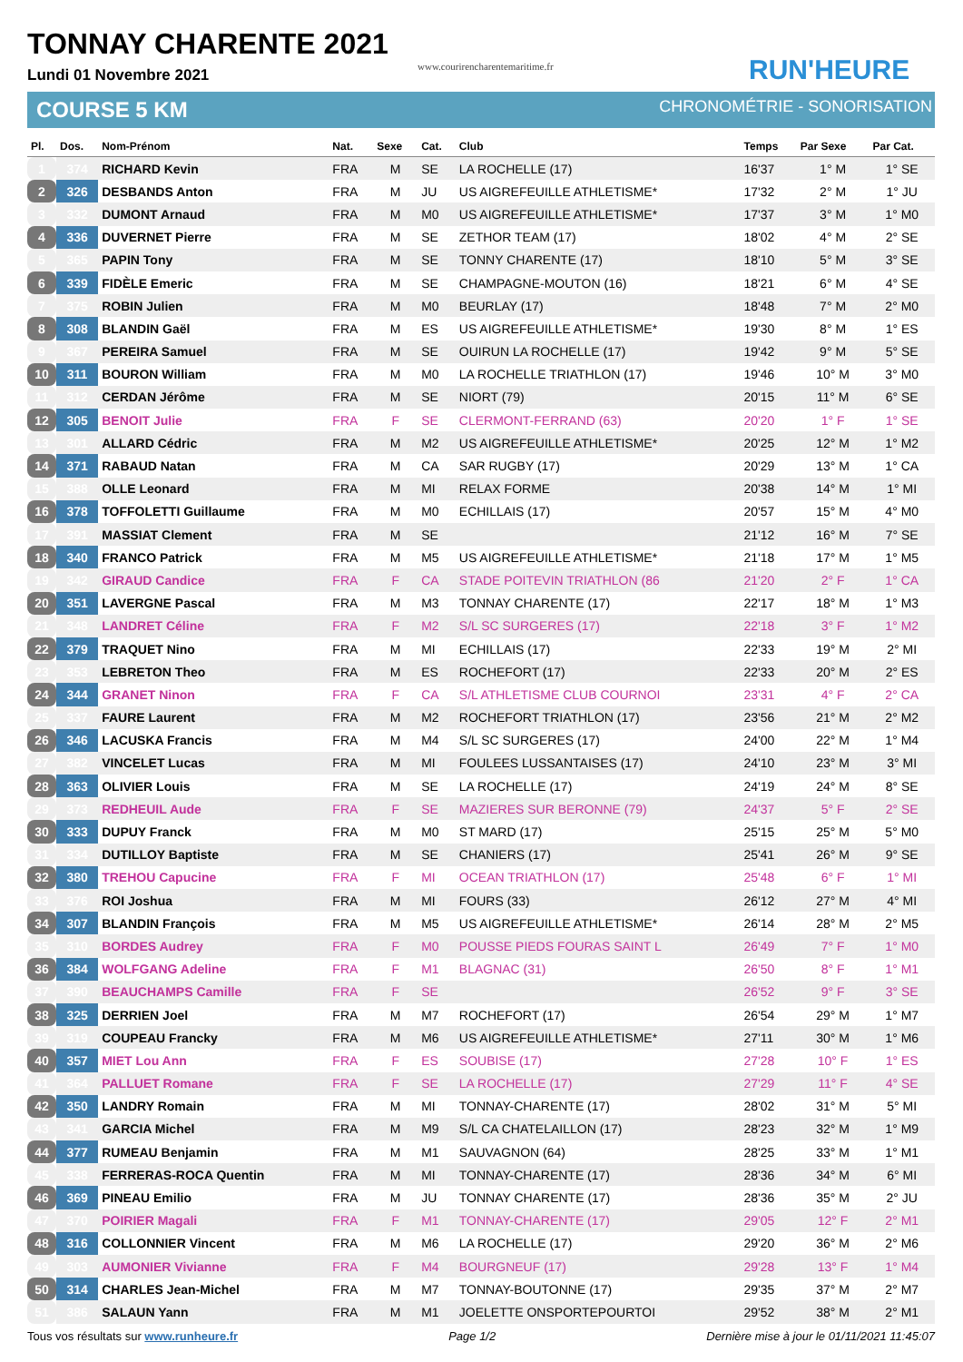TONNAY CHARENTE 2021
Lundi 01 Novembre 2021
www.courirencharentemaritime.fr
RUN'HEURE
COURSE 5 KM CHRONOMÉTRIE - SONORISATION
| Pl. | Dos. | Nom-Prénom | Nat. | Sexe | Cat. | Club | Temps | Par Sexe | Par Cat. |
| --- | --- | --- | --- | --- | --- | --- | --- | --- | --- |
| 1 | 374 | RICHARD Kevin | FRA | M | SE | LA ROCHELLE (17) | 16'37 | 1° M | 1° SE |
| 2 | 326 | DESBANDS Anton | FRA | M | JU | US AIGREFEUILLE ATHLETISME* | 17'32 | 2° M | 1° JU |
| 3 | 332 | DUMONT Arnaud | FRA | M | M0 | US AIGREFEUILLE ATHLETISME* | 17'37 | 3° M | 1° M0 |
| 4 | 336 | DUVERNET Pierre | FRA | M | SE | ZETHOR TEAM (17) | 18'02 | 4° M | 2° SE |
| 5 | 365 | PAPIN Tony | FRA | M | SE | TONNY CHARENTE (17) | 18'10 | 5° M | 3° SE |
| 6 | 339 | FIDÈLE Emeric | FRA | M | SE | CHAMPAGNE-MOUTON (16) | 18'21 | 6° M | 4° SE |
| 7 | 375 | ROBIN Julien | FRA | M | M0 | BEURLAY (17) | 18'48 | 7° M | 2° M0 |
| 8 | 308 | BLANDIN Gaël | FRA | M | ES | US AIGREFEUILLE ATHLETISME* | 19'30 | 8° M | 1° ES |
| 9 | 367 | PEREIRA Samuel | FRA | M | SE | OUIRUN LA ROCHELLE (17) | 19'42 | 9° M | 5° SE |
| 10 | 311 | BOURON William | FRA | M | M0 | LA ROCHELLE TRIATHLON (17) | 19'46 | 10° M | 3° M0 |
| 11 | 312 | CERDAN Jérôme | FRA | M | SE | NIORT (79) | 20'15 | 11° M | 6° SE |
| 12 | 305 | BENOIT Julie | FRA | F | SE | CLERMONT-FERRAND (63) | 20'20 | 1° F | 1° SE |
| 13 | 301 | ALLARD Cédric | FRA | M | M2 | US AIGREFEUILLE ATHLETISME* | 20'25 | 12° M | 1° M2 |
| 14 | 371 | RABAUD Natan | FRA | M | CA | SAR RUGBY (17) | 20'29 | 13° M | 1° CA |
| 15 | 388 | OLLE Leonard | FRA | M | MI | RELAX FORME | 20'38 | 14° M | 1° MI |
| 16 | 378 | TOFFOLETTI Guillaume | FRA | M | M0 | ECHILLAIS (17) | 20'57 | 15° M | 4° M0 |
| 17 | 391 | MASSIAT Clement | FRA | M | SE | | 21'12 | 16° M | 7° SE |
| 18 | 340 | FRANCO Patrick | FRA | M | M5 | US AIGREFEUILLE ATHLETISME* | 21'18 | 17° M | 1° M5 |
| 19 | 342 | GIRAUD Candice | FRA | F | CA | STADE POITEVIN TRIATHLON (86 | 21'20 | 2° F | 1° CA |
| 20 | 351 | LAVERGNE Pascal | FRA | M | M3 | TONNAY CHARENTE (17) | 22'17 | 18° M | 1° M3 |
| 21 | 348 | LANDRET Céline | FRA | F | M2 | S/L SC SURGERES (17) | 22'18 | 3° F | 1° M2 |
| 22 | 379 | TRAQUET Nino | FRA | M | MI | ECHILLAIS (17) | 22'33 | 19° M | 2° MI |
| 23 | 353 | LEBRETON Theo | FRA | M | ES | ROCHEFORT (17) | 22'33 | 20° M | 2° ES |
| 24 | 344 | GRANET Ninon | FRA | F | CA | S/L ATHLETISME CLUB COURNOI | 23'31 | 4° F | 2° CA |
| 25 | 337 | FAURE Laurent | FRA | M | M2 | ROCHEFORT TRIATHLON (17) | 23'56 | 21° M | 2° M2 |
| 26 | 346 | LACUSKA Francis | FRA | M | M4 | S/L SC SURGERES (17) | 24'00 | 22° M | 1° M4 |
| 27 | 382 | VINCELET Lucas | FRA | M | MI | FOULEES LUSSANTAISES (17) | 24'10 | 23° M | 3° MI |
| 28 | 363 | OLIVIER Louis | FRA | M | SE | LA ROCHELLE (17) | 24'19 | 24° M | 8° SE |
| 29 | 373 | REDHEUIL Aude | FRA | F | SE | MAZIERES SUR BERONNE (79) | 24'37 | 5° F | 2° SE |
| 30 | 333 | DUPUY Franck | FRA | M | M0 | ST MARD (17) | 25'15 | 25° M | 5° M0 |
| 31 | 334 | DUTILLOY Baptiste | FRA | M | SE | CHANIERS (17) | 25'41 | 26° M | 9° SE |
| 32 | 380 | TREHOU Capucine | FRA | F | MI | OCEAN TRIATHLON (17) | 25'48 | 6° F | 1° MI |
| 33 | 376 | ROI Joshua | FRA | M | MI | FOURS (33) | 26'12 | 27° M | 4° MI |
| 34 | 307 | BLANDIN François | FRA | M | M5 | US AIGREFEUILLE ATHLETISME* | 26'14 | 28° M | 2° M5 |
| 35 | 310 | BORDES Audrey | FRA | F | M0 | POUSSE PIEDS FOURAS SAINT L | 26'49 | 7° F | 1° M0 |
| 36 | 384 | WOLFGANG Adeline | FRA | F | M1 | BLAGNAC (31) | 26'50 | 8° F | 1° M1 |
| 37 | 390 | BEAUCHAMPS Camille | FRA | F | SE | | 26'52 | 9° F | 3° SE |
| 38 | 325 | DERRIEN Joel | FRA | M | M7 | ROCHEFORT (17) | 26'54 | 29° M | 1° M7 |
| 39 | 319 | COUPEAU Francky | FRA | M | M6 | US AIGREFEUILLE ATHLETISME* | 27'11 | 30° M | 1° M6 |
| 40 | 357 | MIET Lou Ann | FRA | F | ES | SOUBISE (17) | 27'28 | 10° F | 1° ES |
| 41 | 364 | PALLUET Romane | FRA | F | SE | LA ROCHELLE (17) | 27'29 | 11° F | 4° SE |
| 42 | 350 | LANDRY Romain | FRA | M | MI | TONNAY-CHARENTE (17) | 28'02 | 31° M | 5° MI |
| 43 | 341 | GARCIA Michel | FRA | M | M9 | S/L CA CHATELAILLON (17) | 28'23 | 32° M | 1° M9 |
| 44 | 377 | RUMEAU Benjamin | FRA | M | M1 | SAUVAGNON (64) | 28'25 | 33° M | 1° M1 |
| 45 | 338 | FERRERAS-ROCA Quentin | FRA | M | MI | TONNAY-CHARENTE (17) | 28'36 | 34° M | 6° MI |
| 46 | 369 | PINEAU Emilio | FRA | M | JU | TONNAY CHARENTE (17) | 28'36 | 35° M | 2° JU |
| 47 | 370 | POIRIER Magali | FRA | F | M1 | TONNAY-CHARENTE (17) | 29'05 | 12° F | 2° M1 |
| 48 | 316 | COLLONNIER Vincent | FRA | M | M6 | LA ROCHELLE (17) | 29'20 | 36° M | 2° M6 |
| 49 | 303 | AUMONIER Vivianne | FRA | F | M4 | BOURGNEUF (17) | 29'28 | 13° F | 1° M4 |
| 50 | 314 | CHARLES Jean-Michel | FRA | M | M7 | TONNAY-BOUTONNE (17) | 29'35 | 37° M | 2° M7 |
| 51 | 386 | SALAUN Yann | FRA | M | M1 | JOELETTE ONSPORTEPOURTOI | 29'52 | 38° M | 2° M1 |
Tous vos résultats sur www.runheure.fr Page 1/2 Dernière mise à jour le 01/11/2021 11:45:07